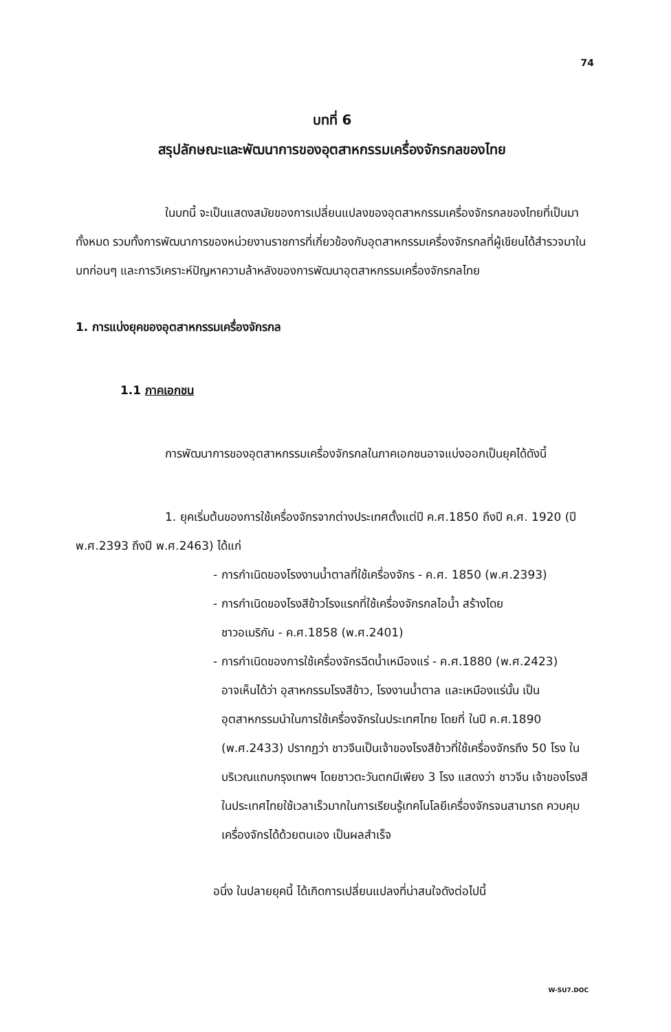74
บทที่ 6
สรุปลักษณะและพัฒนาการของอุตสาหกรรมเครื่องจักรกลของไทย
ในบทนี้ จะเป็นแสดงสมัยของการเปลี่ยนแปลงของอุตสาหกรรมเครื่องจักรกลของไทยที่เป็นมาทั้งหมด รวมทั้งการพัฒนาการของหน่วยงานราชการที่เกี่ยวข้องกับอุตสาหกรรมเครื่องจักรกลที่ผู้เขียนได้สำรวจมาในบทก่อนๆ และการวิเคราะห์ปัญหาความล้าหลังของการพัฒนาอุตสาหกรรมเครื่องจักรกลไทย
1. การแบ่งยุคของอุตสาหกรรมเครื่องจักรกล
1.1 ภาคเอกชน
การพัฒนาการของอุตสาหกรรมเครื่องจักรกลในภาคเอกชนอาจแบ่งออกเป็นยุคได้ดังนี้
1. ยุคเริ่มต้นของการใช้เครื่องจักรจากต่างประเทศตั้งแต่ปี ค.ศ.1850 ถึงปี ค.ศ. 1920 (ปี พ.ศ.2393 ถึงปี พ.ศ.2463) ได้แก่
- การกำเนิดของโรงงานน้ำตาลที่ใช้เครื่องจักร - ค.ศ. 1850 (พ.ศ.2393)
- การกำเนิดของโรงสีข้าวโรงแรกที่ใช้เครื่องจักรกลไอน้ำ สร้างโดย
ชาวอเมริกัน - ค.ศ.1858 (พ.ศ.2401)
- การกำเนิดของการใช้เครื่องจักรฉีดน้ำเหมืองแร่ - ค.ศ.1880 (พ.ศ.2423)
อาจเห็นได้ว่า อุสาหกรรมโรงสีข้าว, โรงงานน้ำตาล และเหมืองแร่นั้น เป็นอุตสาหกรรมนำในการใช้เครื่องจักรในประเทศไทย โดยที่ ในปี ค.ศ.1890 (พ.ศ.2433) ปรากฏว่า ชาวจีนเป็นเจ้าของโรงสีข้าวที่ใช้เครื่องจักรถึง 50 โรง ในบริเวณแถบกรุงเทพฯ โดยชาวตะวันตกมีเพียง 3 โรง แสดงว่า ชาวจีน เจ้าของโรงสีในประเทศไทยใช้เวลาเร็วมากในการเรียนรู้เทคโนโลยีเครื่องจักรจนสามารถ ควบคุมเครื่องจักรได้ด้วยตนเอง เป็นผลสำเร็จ
อนึ่ง ในปลายยุคนี้ ได้เกิดการเปลี่ยนแปลงที่น่าสนใจดังต่อไปนี้
W-SU7.DOC